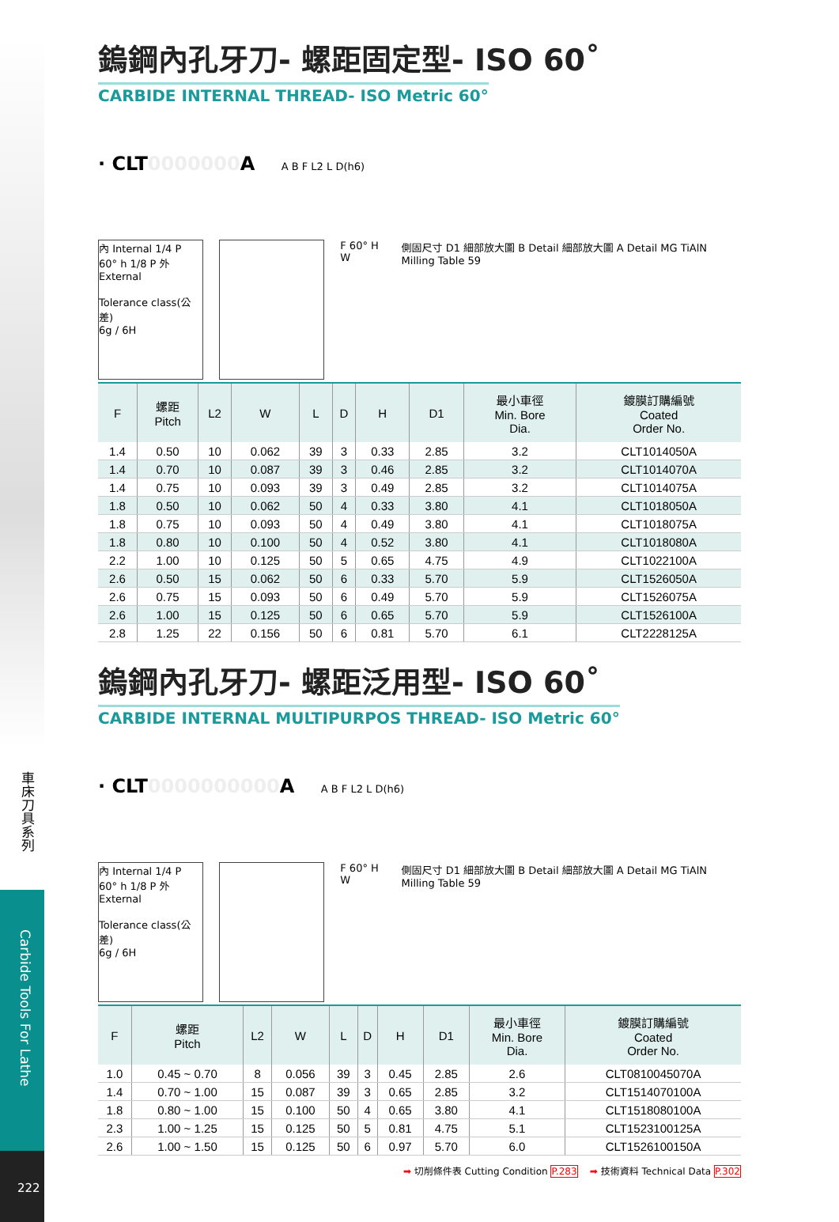車床刀具系列
Carbide Tools For Lathe
222
鎢鋼內孔牙刀- 螺距固定型- ISO 60˚
CARBIDE INTERNAL THREAD- ISO Metric 60°
· CLT0000000 A A B F L2 L D(h6)
內 Internal 1/4 P 60° h 1/8 P 外 External
Tolerance class(公差)
6g / 6H
F 60° H W 側固尺寸 D1 細部放大圖 B Detail 細部放大圖 A Detail MG TiAlN Milling Table 59
| F | 螺距 Pitch | L2 | W | L | D | H | D1 | 最小車徑 Min. Bore Dia. | 鍍膜訂購編號 Coated Order No. |
| --- | --- | --- | --- | --- | --- | --- | --- | --- | --- |
| 1.4 | 0.50 | 10 | 0.062 | 39 | 3 | 0.33 | 2.85 | 3.2 | CLT1014050A |
| 1.4 | 0.70 | 10 | 0.087 | 39 | 3 | 0.46 | 2.85 | 3.2 | CLT1014070A |
| 1.4 | 0.75 | 10 | 0.093 | 39 | 3 | 0.49 | 2.85 | 3.2 | CLT1014075A |
| 1.8 | 0.50 | 10 | 0.062 | 50 | 4 | 0.33 | 3.80 | 4.1 | CLT1018050A |
| 1.8 | 0.75 | 10 | 0.093 | 50 | 4 | 0.49 | 3.80 | 4.1 | CLT1018075A |
| 1.8 | 0.80 | 10 | 0.100 | 50 | 4 | 0.52 | 3.80 | 4.1 | CLT1018080A |
| 2.2 | 1.00 | 10 | 0.125 | 50 | 5 | 0.65 | 4.75 | 4.9 | CLT1022100A |
| 2.6 | 0.50 | 15 | 0.062 | 50 | 6 | 0.33 | 5.70 | 5.9 | CLT1526050A |
| 2.6 | 0.75 | 15 | 0.093 | 50 | 6 | 0.49 | 5.70 | 5.9 | CLT1526075A |
| 2.6 | 1.00 | 15 | 0.125 | 50 | 6 | 0.65 | 5.70 | 5.9 | CLT1526100A |
| 2.8 | 1.25 | 22 | 0.156 | 50 | 6 | 0.81 | 5.70 | 6.1 | CLT2228125A |
鎢鋼內孔牙刀- 螺距泛用型- ISO 60˚
CARBIDE INTERNAL MULTIPURPOS THREAD- ISO Metric 60°
· CLT0000000000 A A B F L2 L D(h6)
內 Internal 1/4 P 60° h 1/8 P 外 External
Tolerance class(公差)
6g / 6H
F 60° H W 側固尺寸 D1 細部放大圖 B Detail 細部放大圖 A Detail MG TiAlN Milling Table 59
| F | 螺距 Pitch | L2 | W | L | D | H | D1 | 最小車徑 Min. Bore Dia. | 鍍膜訂購編號 Coated Order No. |
| --- | --- | --- | --- | --- | --- | --- | --- | --- | --- |
| 1.0 | 0.45 ~ 0.70 | 8 | 0.056 | 39 | 3 | 0.45 | 2.85 | 2.6 | CLT0810045070A |
| 1.4 | 0.70 ~ 1.00 | 15 | 0.087 | 39 | 3 | 0.65 | 2.85 | 3.2 | CLT1514070100A |
| 1.8 | 0.80 ~ 1.00 | 15 | 0.100 | 50 | 4 | 0.65 | 3.80 | 4.1 | CLT1518080100A |
| 2.3 | 1.00 ~ 1.25 | 15 | 0.125 | 50 | 5 | 0.81 | 4.75 | 5.1 | CLT1523100125A |
| 2.6 | 1.00 ~ 1.50 | 15 | 0.125 | 50 | 6 | 0.97 | 5.70 | 6.0 | CLT1526100150A |
➡ 切削條件表 Cutting Condition P.283 ➡ 技術資料 Technical Data P.302